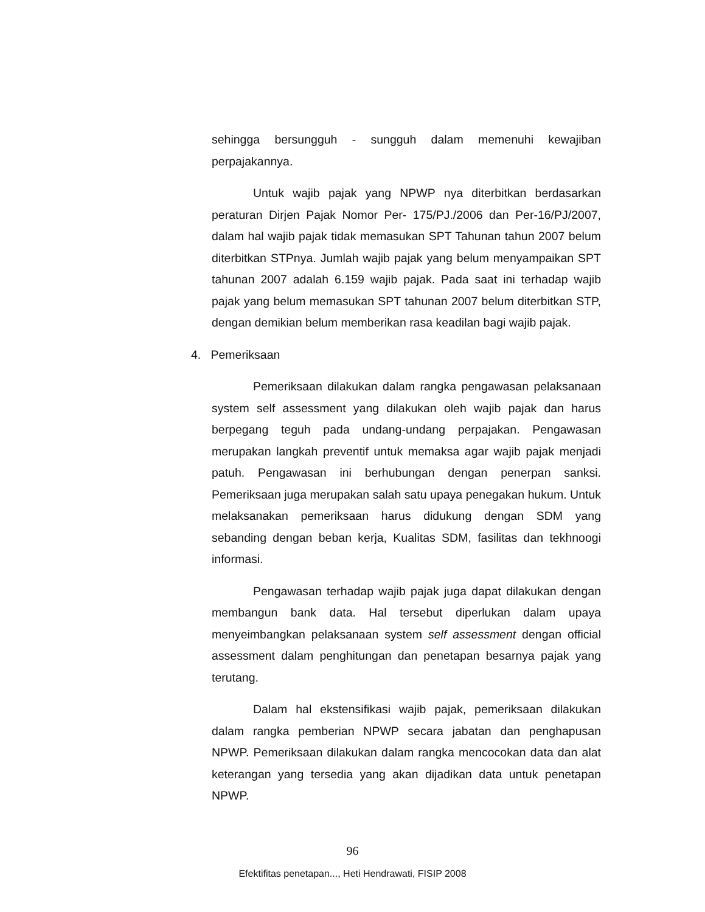sehingga bersungguh - sungguh dalam memenuhi kewajiban perpajakannya.
Untuk wajib pajak yang NPWP nya diterbitkan berdasarkan peraturan Dirjen Pajak Nomor Per- 175/PJ./2006 dan Per-16/PJ/2007, dalam hal wajib pajak tidak memasukan SPT Tahunan tahun 2007 belum diterbitkan STPnya. Jumlah wajib pajak yang belum menyampaikan SPT tahunan 2007 adalah 6.159 wajib pajak. Pada saat ini terhadap wajib pajak yang belum memasukan SPT tahunan 2007 belum diterbitkan STP, dengan demikian belum memberikan rasa keadilan bagi wajib pajak.
4. Pemeriksaan
Pemeriksaan dilakukan dalam rangka pengawasan pelaksanaan system self assessment yang dilakukan oleh wajib pajak dan harus berpegang teguh pada undang-undang perpajakan. Pengawasan merupakan langkah preventif untuk memaksa agar wajib pajak menjadi patuh. Pengawasan ini berhubungan dengan penerpan sanksi. Pemeriksaan juga merupakan salah satu upaya penegakan hukum. Untuk melaksanakan pemeriksaan harus didukung dengan SDM yang sebanding dengan beban kerja, Kualitas SDM, fasilitas dan tekhnoogi informasi.
Pengawasan terhadap wajib pajak juga dapat dilakukan dengan membangun bank data. Hal tersebut diperlukan dalam upaya menyeimbangkan pelaksanaan system self assessment dengan official assessment dalam penghitungan dan penetapan besarnya pajak yang terutang.
Dalam hal ekstensifikasi wajib pajak, pemeriksaan dilakukan dalam rangka pemberian NPWP secara jabatan dan penghapusan NPWP. Pemeriksaan dilakukan dalam rangka mencocokan data dan alat keterangan yang tersedia yang akan dijadikan data untuk penetapan NPWP.
96
Efektifitas penetapan..., Heti Hendrawati, FISIP 2008